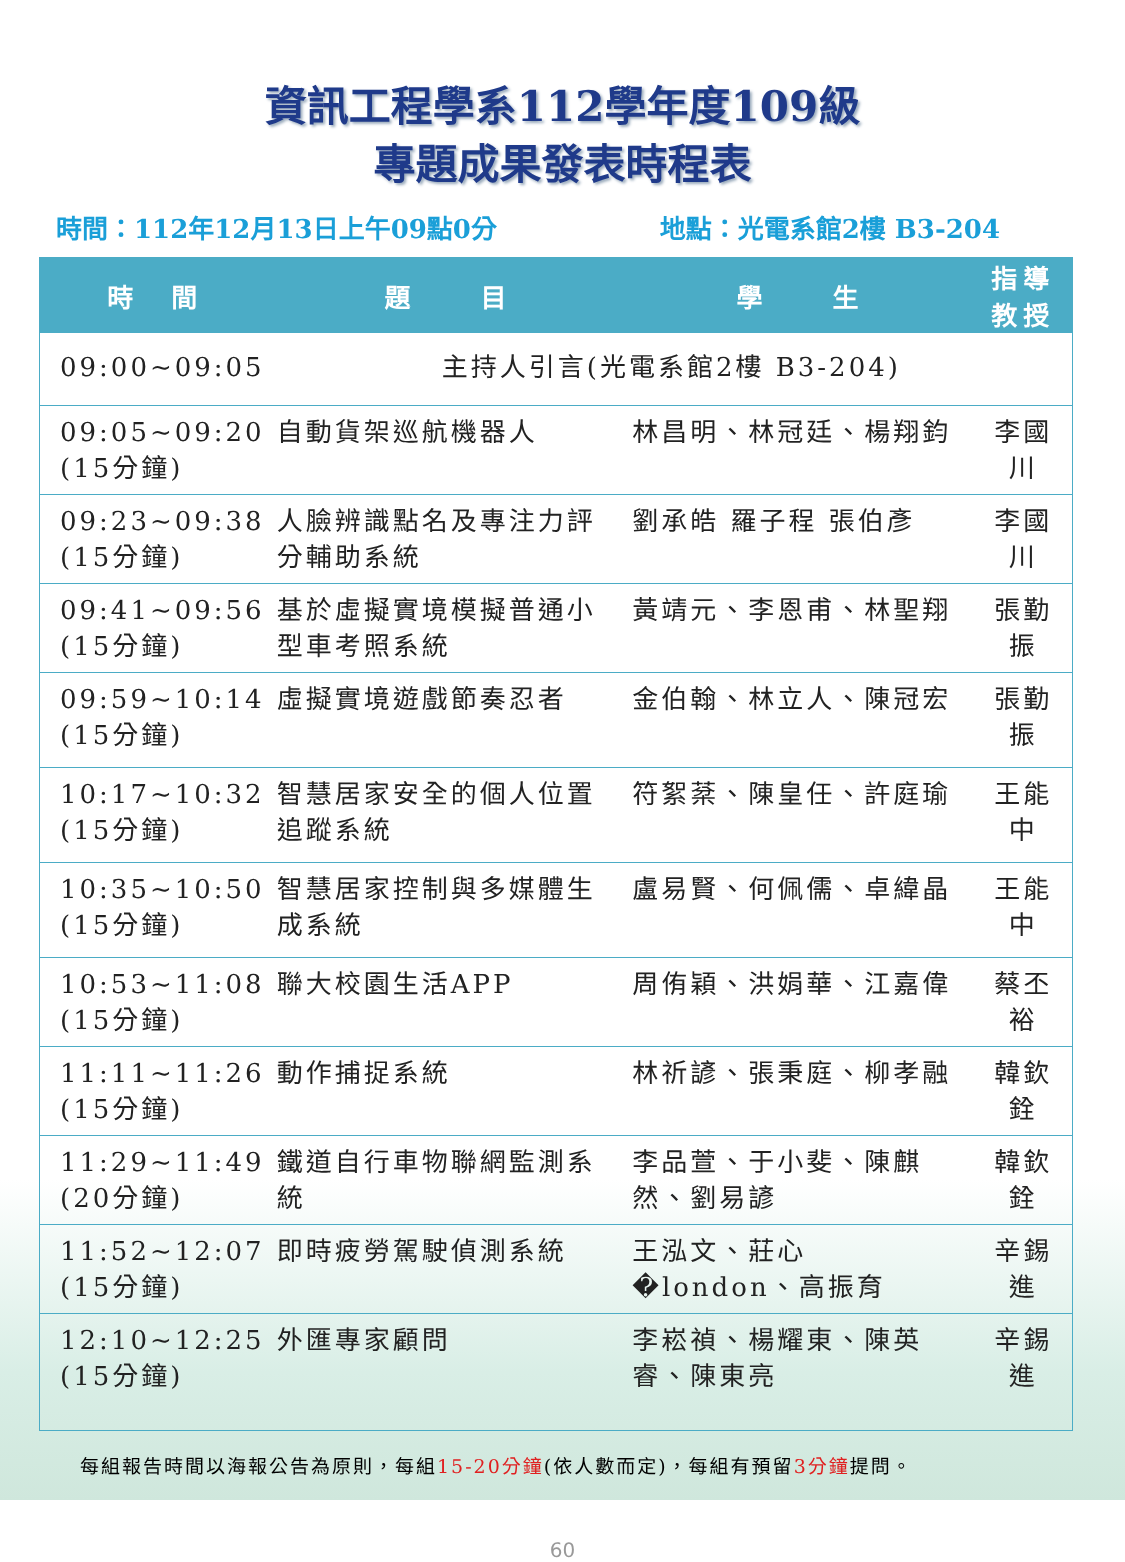資訊工程學系112學年度109級
專題成果發表時程表
時間：112年12月13日上午09點0分 地點：光電系館2樓 B3-204
| 時 間 | 題 目 | 學 生 | 指導教授 |
| --- | --- | --- | --- |
| 09:00~09:05 | 主持人引言(光電系館2樓 B3-204) | | |
| 09:05~09:20 (15分鐘) | 自動貨架巡航機器人 | 林昌明、林冠廷、楊翔鈞 | 李國川 |
| 09:23~09:38 (15分鐘) | 人臉辨識點名及專注力評分輔助系統 | 劉承皓 羅子程 張伯彥 | 李國川 |
| 09:41~09:56 (15分鐘) | 基於虛擬實境模擬普通小型車考照系統 | 黃靖元、李恩甫、林聖翔 | 張勤振 |
| 09:59~10:14 (15分鐘) | 虛擬實境遊戲節奏忍者 | 金伯翰、林立人、陳冠宏 | 張勤振 |
| 10:17~10:32 (15分鐘) | 智慧居家安全的個人位置追蹤系統 | 符絮棻、陳皇任、許庭瑜 | 王能中 |
| 10:35~10:50 (15分鐘) | 智慧居家控制與多媒體生成系統 | 盧易賢、何佩儒、卓緯晶 | 王能中 |
| 10:53~11:08 (15分鐘) | 聯大校園生活APP | 周侑穎、洪娟華、江嘉偉 | 蔡丕裕 |
| 11:11~11:26 (15分鐘) | 動作捕捉系統 | 林祈諺、張秉庭、柳孝融 | 韓欽銓 |
| 11:29~11:49 (20分鐘) | 鐵道自行車物聯網監測系統 | 李品萱、于小斐、陳麒然、劉易諺 | 韓欽銓 |
| 11:52~12:07 (15分鐘) | 即時疲勞駕駛偵測系統 | 王泓文、莊心�london、高振育 | 辛錫進 |
| 12:10~12:25 (15分鐘) | 外匯專家顧問 | 李崧禎、楊耀東、陳英睿、陳東亮 | 辛錫進 |
每組報告時間以海報公告為原則，每組15-20分鐘(依人數而定)，每組有預留3分鐘提問。
60